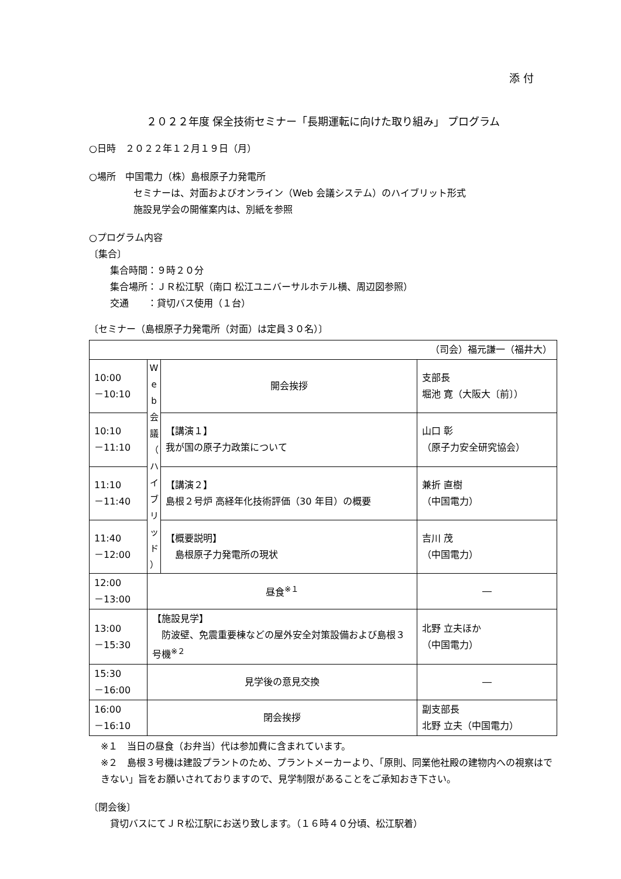添 付
２０２２年度 保全技術セミナー「長期運転に向けた取り組み」 プログラム
○日時　２０２２年１２月１９日（月）
○場所　中国電力（株）島根原子力発電所
セミナーは、対面およびオンライン（Web 会議システム）のハイブリット形式
施設見学会の開催案内は、別紙を参照
○プログラム内容
〔集合〕
集合時間：９時２０分
集合場所：ＪＲ松江駅（南口 松江ユニバーサルホテル横、周辺図参照）
交通　　：貸切バス使用（１台）
〔セミナー（島根原子力発電所（対面）は定員３０名）〕
| （司会）福元謙一（福井大） | | | |
| 10:00 －10:10 | W e b 会 議 （ ハ イ ブ リ ッ ド ） | 開会挨拶 | 支部長 堀池 寛（大阪大〔前〕） |
| 10:10 －11:10 | | 【講演１】 我が国の原子力政策について | 山口 彰 （原子力安全研究協会） |
| 11:10 －11:40 | | 【講演２】 島根２号炉 高経年化技術評価（30 年目）の概要 | 兼折 直樹 （中国電力） |
| 11:40 －12:00 | | 【概要説明】 島根原子力発電所の現状 | 吉川 茂 （中国電力） |
| 12:00 －13:00 | 昼食<sup>※１</sup> | | ― |
| 13:00 －15:30 | 【施設見学】 防波壁、免震重要棟などの屋外安全対策設備および島根３号機<sup>※２</sup> | | 北野 立夫ほか （中国電力） |
| 15:30 －16:00 | 見学後の意見交換 | | ― |
| 16:00 －16:10 | 閉会挨拶 | | 副支部長 北野 立夫（中国電力） |
※１　当日の昼食（お弁当）代は参加費に含まれています。
※２　島根３号機は建設プラントのため、プラントメーカーより、「原則、同業他社殿の建物内への視察はできない」旨をお願いされておりますので、見学制限があることをご承知おき下さい。
〔閉会後〕
貸切バスにてＪＲ松江駅にお送り致します。（１６時４０分頃、松江駅着）